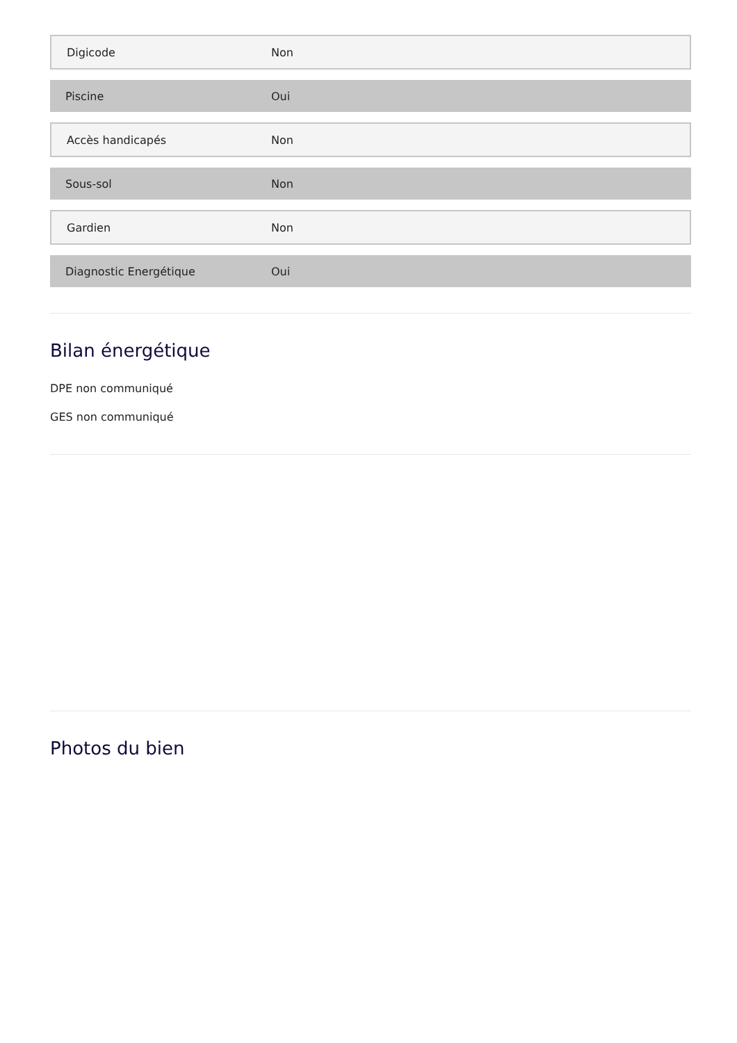| Digicode | Non |
| Piscine | Oui |
| Accès handicapés | Non |
| Sous-sol | Non |
| Gardien | Non |
| Diagnostic Energétique | Oui |
Bilan énergétique
DPE non communiqué
GES non communiqué
Photos du bien